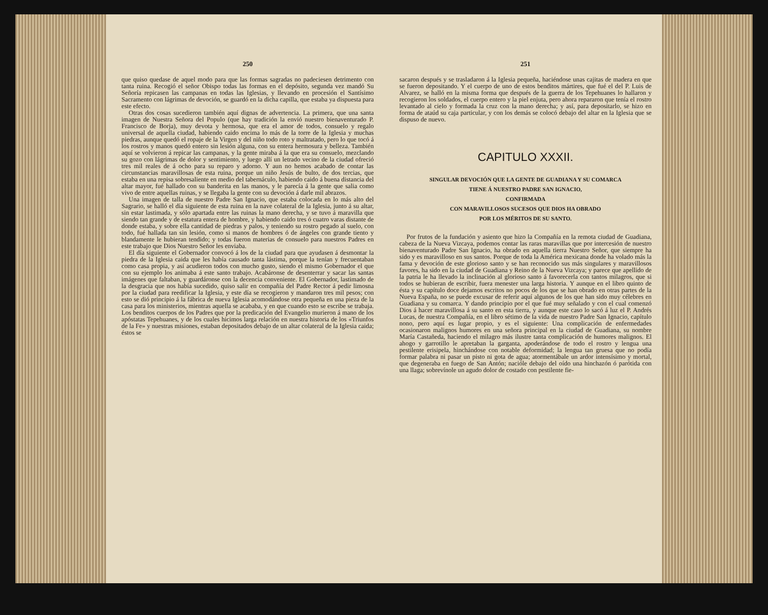250
que quiso quedase de aquel modo para que las formas sagradas no padeciesen detrimento con tanta ruina. Recogió el señor Obispo todas las formas en el depósito, segunda vez mandó Su Señoría repicasen las campanas en todas las Iglesias, y llevando en procesión el Santísimo Sacramento con lágrimas de devoción, se guardó en la dicha capilla, que estaba ya dispuesta para este efecto.
Otras dos cosas sucedieron también aquí dignas de advertencia. La primera, que una santa imagen de Nuestra Señora del Populo (que hay tradición la envió nuestro bienaventurado P. Francisco de Borja), muy devota y hermosa, que era el amor de todos, consuelo y regalo universal de aquella ciudad, habiendo caido encima lo más de la torre de la Iglesia y muchas piedras, aunque quedó el ropaje de la Virgen y del niño todo roto y maltratado, pero lo que tocó á los rostros y manos quedó entero sin lesión alguna, con su entera hermosura y belleza. También aquí se volvieron á repicar las campanas, y la gente miraba á la que era su consuelo, mezclando su gozo con lágrimas de dolor y sentimiento, y luego allí un letrado vecino de la ciudad ofreció tres mil reales de á ocho para su reparo y adorno. Y aun no hemos acabado de contar las circunstancias maravillosas de esta ruina, porque un niño Jesús de bulto, de dos tercias, que estaba en una repisa sobresaliente en medio del tabernáculo, habiendo caido á buena distancia del altar mayor, fué hallado con su banderita en las manos, y le parecía á la gente que salia como vivo de entre aquellas ruinas, y se llegaba la gente con su devoción á darle mil abrazos.
Una imagen de talla de nuestro Padre San Ignacio, que estaba colocada en lo más alto del Sagrario, se halló el día siguiente de esta ruina en la nave colateral de la Iglesia, junto á su altar, sin estar lastimada, y sólo apartada entre las ruinas la mano derecha, y se tuvo á maravilla que siendo tan grande y de estatura entera de hombre, y habiendo caido tres ó cuatro varas distante de donde estaba, y sobre ella cantidad de piedras y palos, y teniendo su rostro pegado al suelo, con todo, fué hallada tan sin lesión, como si manos de hombres ó de ángeles con grande tiento y blandamente le hubieran tendido; y todas fueron materias de consuelo para nuestros Padres en este trabajo que Dios Nuestro Señor les enviaba.
El día siguiente el Gobernador convocó á los de la ciudad para que ayudasen á desmontar la piedra de la Iglesia caida que les había causado tanta lástima, porque la tenían y frecuentaban como casa propia, y así acudieron todos con mucho gusto, siendo el mismo Gobernador el que con su ejemplo los animaba á este santo trabajo. Acabáronse de desenterrar y sacar las santas imágenes que faltaban, y guardáronse con la decencia conveniente. El Gobernador, lastimado de la desgracia que nos había sucedido, quiso salir en compañía del Padre Rector á pedir limosna por la ciudad para reedificar la Iglesia, y este día se recogieron y mandaron tres mil pesos; con esto se dió principio á la fábrica de nueva Iglesia acomodándose otra pequeña en una pieza de la casa para los ministerios, mientras aquella se acababa, y en que cuando esto se escribe se trabaja. Los benditos cuerpos de los Padres que por la predicación del Evangelio murieron á mano de los apóstatas Tepehuanes, y de los cuales hicimos larga relación en nuestra historia de los «Triunfos de la Fe» y nuestras misiones, estaban depositados debajo de un altar colateral de la Iglesia caida; éstos se
251
sacaron después y se trasladaron á la Iglesia pequeña, haciéndose unas cajitas de madera en que se fueron depositando. Y el cuerpo de uno de estos benditos mártires, que fué el del P. Luis de Alvarez, se halló en la misma forma que después de la guerra de los Tepehuanes lo hallaron y recogieron los soldados, el cuerpo entero y la piel enjuta, pero ahora repararon que tenía el rostro levantado al cielo y formada la cruz con la mano derecha; y así, para depositarlo, se hizo en forma de ataúd su caja particular, y con los demás se colocó debajo del altar en la Iglesia que se dispuso de nuevo.
CAPITULO XXXII.
SINGULAR DEVOCIÓN QUE LA GENTE DE GUADIANA Y SU COMARCA
TIENE Á NUESTRO PADRE SAN IGNACIO,
CONFIRMADA
CON MARAVILLOSOS SUCESOS QUE DIOS HA OBRADO
POR LOS MÉRITOS DE SU SANTO.
Por frutos de la fundación y asiento que hizo la Compañía en la remota ciudad de Guadiana, cabeza de la Nueva Vizcaya, podemos contar las raras maravillas que por intercesión de nuestro bienaventurado Padre San Ignacio, ha obrado en aquella tierra Nuestro Señor, que siempre ha sido y es maravilloso en sus santos. Porque de toda la América mexicana donde ha volado más la fama y devoción de este glorioso santo y se han reconocido sus más singulares y maravillosos favores, ha sido en la ciudad de Guadiana y Reino de la Nueva Vizcaya; y parece que apellido de la patria le ha llevado la inclinación al glorioso santo á favorecerla con tantos milagros, que si todos se hubieran de escribir, fuera menester una larga historia. Y aunque en el libro quinto de ésta y su capítulo doce dejamos escritos no pocos de los que se han obrado en otras partes de la Nueva España, no se puede excusar de referir aquí algunos de los que han sido muy célebres en Guadiana y su comarca. Y dando principio por el que fué muy señalado y con el cual comenzó Dios á hacer maravillosa á su santo en esta tierra, y aunque este caso lo sacó á luz el P. Andrés Lucas, de nuestra Compañía, en el libro sétimo de la vida de nuestro Padre San Ignacio, capítulo nono, pero aquí es lugar propio, y es el siguiente: Una complicación de enfermedades ocasionaron malignos humores en una señora principal en la ciudad de Guadiana, su nombre María Castañeda, haciendo el milagro más ilustre tanta complicación de humores malignos. El ahogo y garrotillo le apretaban la garganta, apoderándose de todo el rostro y lengua una pestilente erisipela, hinchándose con notable deformidad; la lengua tan gruesa que no podía formar palabra ni pasar un pisto ni gota de agua; atormentábale un ardor intensísimo y mortal, que degeneraba en fuego de San Antón; nacióle debajo del oído una hinchazón ó parótida con una llaga; sobrevínole un agudo dolor de costado con pestilente fie-